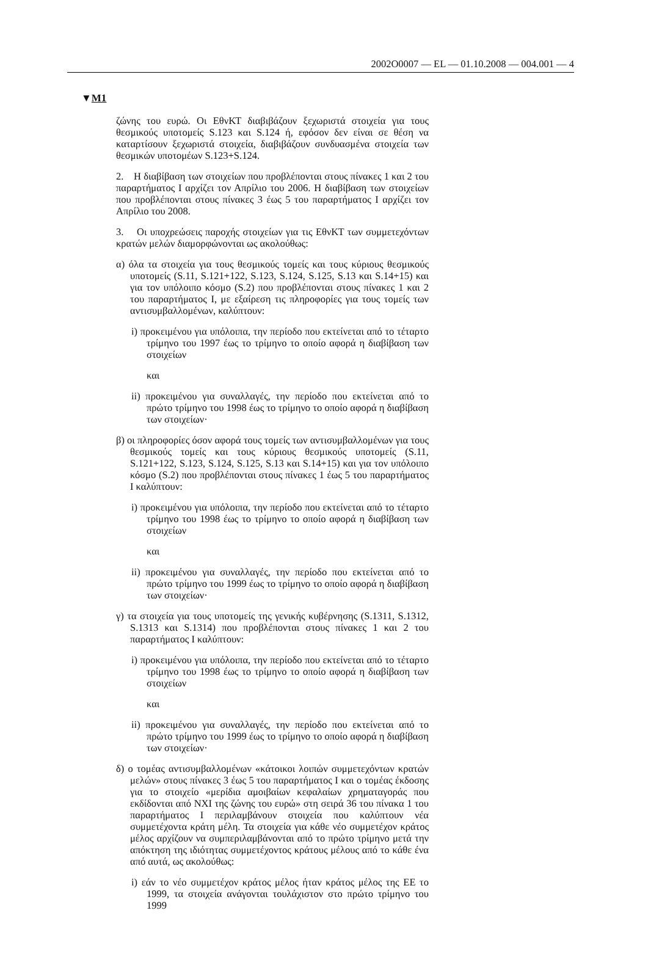2002O0007 — EL — 01.10.2008 — 004.001 — 4
▼M1
ζώνης του ευρώ. Οι ΕθνΚΤ διαβιβάζουν ξεχωριστά στοιχεία για τους θεσμικούς υποτομείς S.123 και S.124 ή, εφόσον δεν είναι σε θέση να καταρτίσουν ξεχωριστά στοιχεία, διαβιβάζουν συνδυασμένα στοιχεία των θεσμικών υποτομέων S.123+S.124.
2. Η διαβίβαση των στοιχείων που προβλέπονται στους πίνακες 1 και 2 του παραρτήματος I αρχίζει τον Απρίλιο του 2006. Η διαβίβαση των στοιχείων που προβλέπονται στους πίνακες 3 έως 5 του παραρτήματος I αρχίζει τον Απρίλιο του 2008.
3. Οι υποχρεώσεις παροχής στοιχείων για τις ΕθνΚΤ των συμμετεχόντων κρατών μελών διαμορφώνονται ως ακολούθως:
α) όλα τα στοιχεία για τους θεσμικούς τομείς και τους κύριους θεσμικούς υποτομείς (S.11, S.121+122, S.123, S.124, S.125, S.13 και S.14+15) και για τον υπόλοιπο κόσμο (S.2) που προβλέπονται στους πίνακες 1 και 2 του παραρτήματος I, με εξαίρεση τις πληροφορίες για τους τομείς των αντισυμβαλλομένων, καλύπτουν:
i) προκειμένου για υπόλοιπα, την περίοδο που εκτείνεται από το τέταρτο τρίμηνο του 1997 έως το τρίμηνο το οποίο αφορά η διαβίβαση των στοιχείων
και
ii) προκειμένου για συναλλαγές, την περίοδο που εκτείνεται από το πρώτο τρίμηνο του 1998 έως το τρίμηνο το οποίο αφορά η διαβίβαση των στοιχείων·
β) οι πληροφορίες όσον αφορά τους τομείς των αντισυμβαλλομένων για τους θεσμικούς τομείς και τους κύριους θεσμικούς υποτομείς (S.11, S.121+122, S.123, S.124, S.125, S.13 και S.14+15) και για τον υπόλοιπο κόσμο (S.2) που προβλέπονται στους πίνακες 1 έως 5 του παραρτήματος I καλύπτουν:
i) προκειμένου για υπόλοιπα, την περίοδο που εκτείνεται από το τέταρτο τρίμηνο του 1998 έως το τρίμηνο το οποίο αφορά η διαβίβαση των στοιχείων
και
ii) προκειμένου για συναλλαγές, την περίοδο που εκτείνεται από το πρώτο τρίμηνο του 1999 έως το τρίμηνο το οποίο αφορά η διαβίβαση των στοιχείων·
γ) τα στοιχεία για τους υποτομείς της γενικής κυβέρνησης (S.1311, S.1312, S.1313 και S.1314) που προβλέπονται στους πίνακες 1 και 2 του παραρτήματος I καλύπτουν:
i) προκειμένου για υπόλοιπα, την περίοδο που εκτείνεται από το τέταρτο τρίμηνο του 1998 έως το τρίμηνο το οποίο αφορά η διαβίβαση των στοιχείων
και
ii) προκειμένου για συναλλαγές, την περίοδο που εκτείνεται από το πρώτο τρίμηνο του 1999 έως το τρίμηνο το οποίο αφορά η διαβίβαση των στοιχείων·
δ) ο τομέας αντισυμβαλλομένων «κάτοικοι λοιπών συμμετεχόντων κρατών μελών» στους πίνακες 3 έως 5 του παραρτήματος I και ο τομέας έκδοσης για το στοιχείο «μερίδια αμοιβαίων κεφαλαίων χρηματαγοράς που εκδίδονται από ΝΧΙ της ζώνης του ευρώ» στη σειρά 36 του πίνακα 1 του παραρτήματος I περιλαμβάνουν στοιχεία που καλύπτουν νέα συμμετέχοντα κράτη μέλη. Τα στοιχεία για κάθε νέο συμμετέχον κράτος μέλος αρχίζουν να συμπεριλαμβάνονται από το πρώτο τρίμηνο μετά την απόκτηση της ιδιότητας συμμετέχοντος κράτους μέλους από το κάθε ένα από αυτά, ως ακολούθως:
i) εάν το νέο συμμετέχον κράτος μέλος ήταν κράτος μέλος της ΕΕ το 1999, τα στοιχεία ανάγονται τουλάχιστον στο πρώτο τρίμηνο του 1999